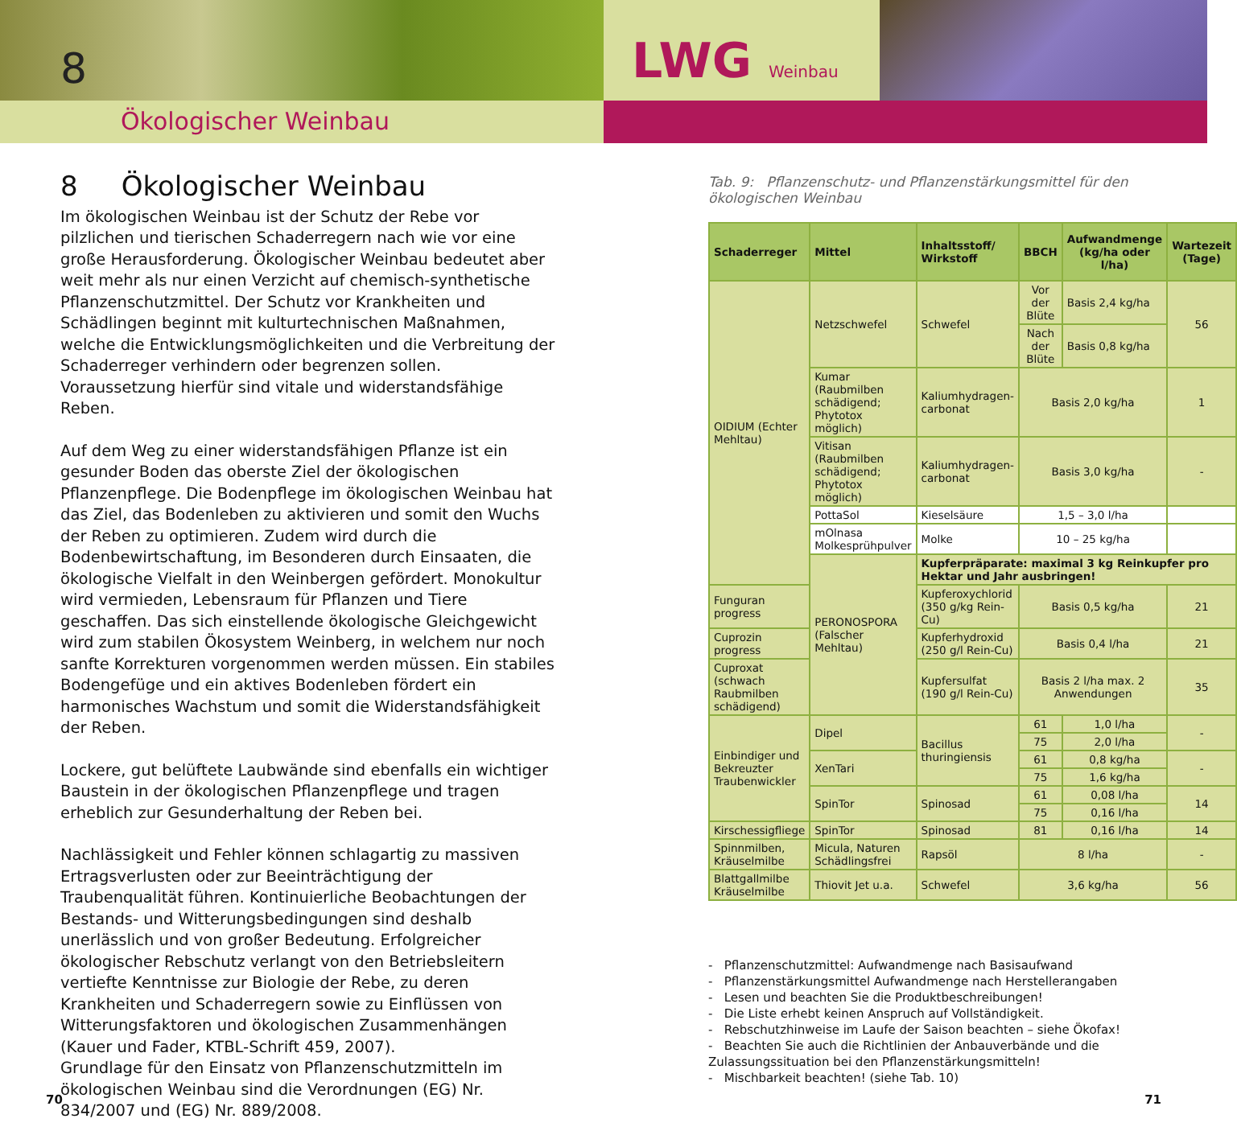8
Ökologischer Weinbau
LWG Weinbau
8 Ökologischer Weinbau
Im ökologischen Weinbau ist der Schutz der Rebe vor pilzlichen und tierischen Schaderregern nach wie vor eine große Herausforderung. Ökologischer Weinbau bedeutet aber weit mehr als nur einen Verzicht auf chemisch-synthetische Pflanzenschutzmittel. Der Schutz vor Krankheiten und Schädlingen beginnt mit kulturtechnischen Maßnahmen, welche die Entwicklungsmöglichkeiten und die Verbreitung der Schaderreger verhindern oder begrenzen sollen. Voraussetzung hierfür sind vitale und widerstandsfähige Reben.
Auf dem Weg zu einer widerstandsfähigen Pflanze ist ein gesunder Boden das oberste Ziel der ökologischen Pflanzenpflege. Die Bodenpflege im ökologischen Weinbau hat das Ziel, das Bodenleben zu aktivieren und somit den Wuchs der Reben zu optimieren. Zudem wird durch die Bodenbewirtschaftung, im Besonderen durch Einsaaten, die ökologische Vielfalt in den Weinbergen gefördert. Monokultur wird vermieden, Lebensraum für Pflanzen und Tiere geschaffen. Das sich einstellende ökologische Gleichgewicht wird zum stabilen Ökosystem Weinberg, in welchem nur noch sanfte Korrekturen vorgenommen werden müssen. Ein stabiles Bodengefüge und ein aktives Bodenleben fördert ein harmonisches Wachstum und somit die Widerstandsfähigkeit der Reben.
Lockere, gut belüftete Laubwände sind ebenfalls ein wichtiger Baustein in der ökologischen Pflanzenpflege und tragen erheblich zur Gesunderhaltung der Reben bei.
Nachlässigkeit und Fehler können schlagartig zu massiven Ertragsverlusten oder zur Beeinträchtigung der Traubenqualität führen. Kontinuierliche Beobachtungen der Bestands- und Witterungsbedingungen sind deshalb unerlässlich und von großer Bedeutung. Erfolgreicher ökologischer Rebschutz verlangt von den Betriebsleitern vertiefte Kenntnisse zur Biologie der Rebe, zu deren Krankheiten und Schaderregern sowie zu Einflüssen von Witterungsfaktoren und ökologischen Zusammenhängen (Kauer und Fader, KTBL-Schrift 459, 2007).
Grundlage für den Einsatz von Pflanzenschutzmitteln im ökologischen Weinbau sind die Verordnungen (EG) Nr. 834/2007 und (EG) Nr. 889/2008.
Tab. 9: Pflanzenschutz- und Pflanzenstärkungsmittel für den ökologischen Weinbau
| Schaderreger | Mittel | Inhaltsstoff/ Wirkstoff | BBCH | Aufwandmenge (kg/ha oder l/ha) | Wartezeit (Tage) |
| --- | --- | --- | --- | --- | --- |
| OIDIUM (Echter Mehltau) | Netzschwefel | Schwefel | Vor der Blüte | Basis 2,4 kg/ha | 56 |
| | | | Nach der Blüte | Basis 0,8 kg/ha | |
| | Kumar (Raubmilben schädigend; Phytotox möglich) | Kaliumhydragen-carbonat | Basis 2,0 kg/ha | | 1 |
| | Vitisan (Raubmilben schädigend; Phytotox möglich) | Kaliumhydragen-carbonat | Basis 3,0 kg/ha | | - |
| | PottaSol | Kieselsäure | 1,5 – 3,0 l/ha | | |
| | mOlnasa Molkesprühpulver | Molke | 10 – 25 kg/ha | | |
| | PERONOSPORA (Falscher Mehltau) | Kupferpräparate: maximal 3 kg Reinkupfer pro Hektar und Jahr ausbringen! | | | |
| Funguran progress | | Kupferoxychlorid (350 g/kg Rein-Cu) | Basis 0,5 kg/ha | | 21 |
| Cuprozin progress | | Kupferhydroxid (250 g/l Rein-Cu) | Basis 0,4 l/ha | | 21 |
| Cuproxat (schwach Raubmilben schädigend) | | Kupfersulfat (190 g/l Rein-Cu) | Basis 2 l/ha max. 2 Anwendungen | | 35 |
| Einbindiger und Bekreuzter Traubenwickler | Dipel | Bacillus thuringiensis | 61 | 1,0 l/ha | - |
| | | | 75 | 2,0 l/ha | |
| | XenTari | | 61 | 0,8 kg/ha | - |
| | | | 75 | 1,6 kg/ha | |
| | SpinTor | Spinosad | 61 | 0,08 l/ha | 14 |
| | | | 75 | 0,16 l/ha | |
| Kirschessigfliege | SpinTor | Spinosad | 81 | 0,16 l/ha | 14 |
| Spinnmilben, Kräuselmilbe | Micula, Naturen Schädlingsfrei | Rapsöl | 8 l/ha | | - |
| Blattgallmilbe Kräuselmilbe | Thiovit Jet u.a. | Schwefel | 3,6 kg/ha | | 56 |
- Pflanzenschutzmittel: Aufwandmenge nach Basisaufwand
- Pflanzenstärkungsmittel Aufwandmenge nach Herstellerangaben
- Lesen und beachten Sie die Produktbeschreibungen!
- Die Liste erhebt keinen Anspruch auf Vollständigkeit.
- Rebschutzhinweise im Laufe der Saison beachten – siehe Ökofax!
- Beachten Sie auch die Richtlinien der Anbauverbände und die Zulassungssituation bei den Pflanzenstärkungsmitteln!
- Mischbarkeit beachten! (siehe Tab. 10)
70 71